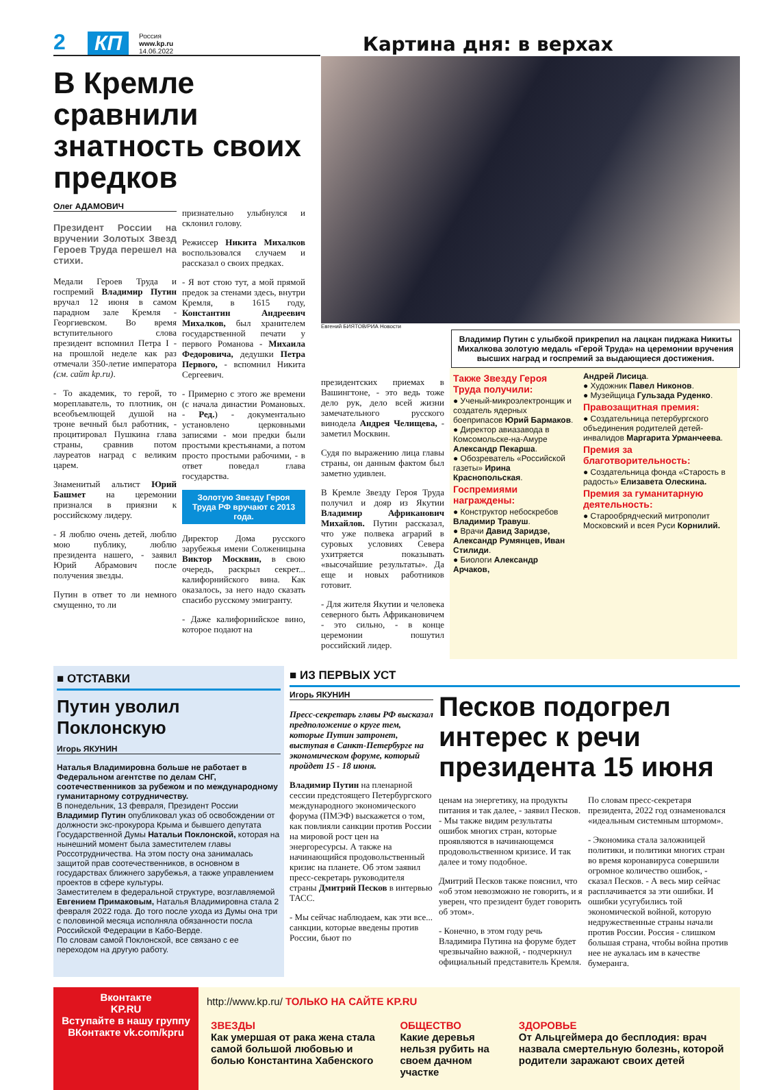2 КП Россия
www.kp.ru
14.06.2022
Картина дня: в верхах
В Кремле сравнили знатность своих предков
Олег АДАМОВИЧ
Президент России на вручении Золотых Звезд Героев Труда перешел на стихи.
Медали Героев Труда и госпремий Владимир Путин вручал 12 июня в самом парадном зале Кремля - Георгиевском. Во время вступительного слова президент вспомнил Петра I - на прошлой неделе как раз отмечали 350-летие императора (см. сайт kp.ru).
- То академик, то герой, то мореплаватель, то плотник, он всеобъемлющей душой на троне вечный был работник, - процитировал Пушкина глава страны, сравнив потом лауреатов наград с великим царем.
Знаменитый альтист Юрий Башмет на церемонии признался в приязни к российскому лидеру.
- Я люблю очень детей, люблю мою публику, люблю президента нашего, - заявил Юрий Абрамович после получения звезды.
Путин в ответ то ли немного смущенно, то ли
признательно улыбнулся и склонил голову.
Режиссер Никита Михалков воспользовался случаем и рассказал о своих предках.
- Я вот стою тут, а мой прямой предок за стенами здесь, внутри Кремля, в 1615 году, Константин Андреевич Михалков, был хранителем государственной печати у первого Романова - Михаила Федоровича, дедушки Петра Первого, - вспомнил Никита Сергеевич.
- Примерно с этого же времени (с начала династии Романовых. - Ред.) - документально установлено церковными записями - мои предки были простыми крестьянами, а потом просто простыми рабочими, - в ответ поведал глава государства.
Золотую Звезду Героя Труда РФ вручают с 2013 года.
Директор Дома русского зарубежья имени Солженицына Виктор Москвин, в свою очередь, раскрыл секрет... калифорнийского вина. Как оказалось, за него надо сказать спасибо русскому эмигранту.
- Даже калифорнийское вино, которое подают на
Евгений БИЯТОВ/РИА Новости
Владимир Путин с улыбкой прикрепил на лацкан пиджака Никиты Михалкова золотую медаль «Герой Труда» на церемонии вручения высших наград и госпремий за выдающиеся достижения.
президентских приемах в Вашингтоне, - это ведь тоже дело рук, дело всей жизни замечательного русского винодела Андрея Челищева, - заметил Москвин.
Судя по выражению лица главы страны, он данным фактом был заметно удивлен.
В Кремле Звезду Героя Труда получил и дояр из Якутии Владимир Африканович Михайлов. Путин рассказал, что уже полвека аграрий в суровых условиях Севера ухитряется показывать «высочайшие результаты». Да еще и новых работников готовит.
- Для жителя Якутии и человека северного быть Африкановичем - это сильно, - в конце церемонии пошутил российский лидер.
Также Звезду Героя Труда получили:
● Ученый-микроэлектронщик и создатель ядерных боеприпасов Юрий Бармаков.
● Директор авиазавода в Комсомольске-на-Амуре Александр Пекарша.
● Обозреватель «Российской газеты» Ирина Краснопольская.
Госпремиями награждены:
● Конструктор небоскребов Владимир Травуш.
● Врачи Давид Заридзе, Александр Румянцев, Иван Стилиди.
● Биологи Александр Арчаков,
Андрей Лисица.
● Художник Павел Никонов.
● Музейщица Гульзада Руденко.
Правозащитная премия:
● Создательница петербургского объединения родителей детей-инвалидов Маргарита Урманчеева.
Премия за благотворительность:
● Создательница фонда «Старость в радость» Елизавета Олескина.
Премия за гуманитарную деятельность:
● Старообрядческий митрополит Московский и всея Руси Корнилий.
■ ОТСТАВКИ
Путин уволил Поклонскую
Игорь ЯКУНИН
Наталья Владимировна больше не работает в Федеральном агентстве по делам СНГ, соотечественников за рубежом и по международному гуманитарному сотрудничеству.
В понедельник, 13 февраля, Президент России Владимир Путин опубликовал указ об освобождении от должности экс-прокурора Крыма и бывшего депутата Государственной Думы Натальи Поклонской, которая на нынешний момент была заместителем главы Россотрудничества. На этом посту она занималась защитой прав соотечественников, в основном в государствах ближнего зарубежья, а также управлением проектов в сфере культуры.
Заместителем в федеральной структуре, возглавляемой Евгением Примаковым, Наталья Владимировна стала 2 февраля 2022 года. До того после ухода из Думы она три с половиной месяца исполняла обязанности посла Российской Федерации в Кабо-Верде.
По словам самой Поклонской, все связано с ее переходом на другую работу.
■ ИЗ ПЕРВЫХ УСТ
Игорь ЯКУНИН
Пресс-секретарь главы РФ высказал предположение о круге тем, которые Путин затронет, выступая в Санкт-Петербурге на экономическом форуме, который пройдет 15 - 18 июня.
Владимир Путин на пленарной сессии предстоящего Петербургского международного экономического форума (ПМЭФ) выскажется о том, как повлияли санкции против России на мировой рост цен на энергоресурсы. А также на начинающийся продовольственный кризис на планете. Об этом заявил пресс-секретарь руководителя страны Дмитрий Песков в интервью ТАСС.
- Мы сейчас наблюдаем, как эти все... санкции, которые введены против России, бьют по
Песков подогрел интерес к речи президента 15 июня
ценам на энергетику, на продукты питания и так далее, - заявил Песков. - Мы также видим результаты ошибок многих стран, которые проявляются в начинающемся продовольственном кризисе. И так далее и тому подобное.
Дмитрий Песков также пояснил, что «об этом невозможно не говорить, и я уверен, что президент будет говорить об этом».
- Конечно, в этом году речь Владимира Путина на форуме будет чрезвычайно важной, - подчеркнул официальный представитель Кремля.
По словам пресс-секретаря президента, 2022 год ознаменовался «идеальным системным штормом».
- Экономика стала заложницей политики, и политики многих стран во время коронавируса совершили огромное количество ошибок, - сказал Песков. - А весь мир сейчас расплачивается за эти ошибки. И ошибки усугубились той экономической войной, которую недружественные страны начали против России. Россия - слишком большая страна, чтобы война против нее не аукалась им в качестве бумеранга.
Вконтакте
KP.RU
Вступайте в нашу группу ВКонтакте vk.com/kpru
http://www.kp.ru/ ТОЛЬКО НА САЙТЕ KP.RU
ЗВЕЗДЫ
Как умершая от рака жена стала самой большой любовью и болью Константина Хабенского
ОБЩЕСТВО
Какие деревья нельзя рубить на своем дачном участке
ЗДОРОВЬЕ
От Альцгеймера до бесплодия: врач назвала смертельную болезнь, которой родители заражают своих детей